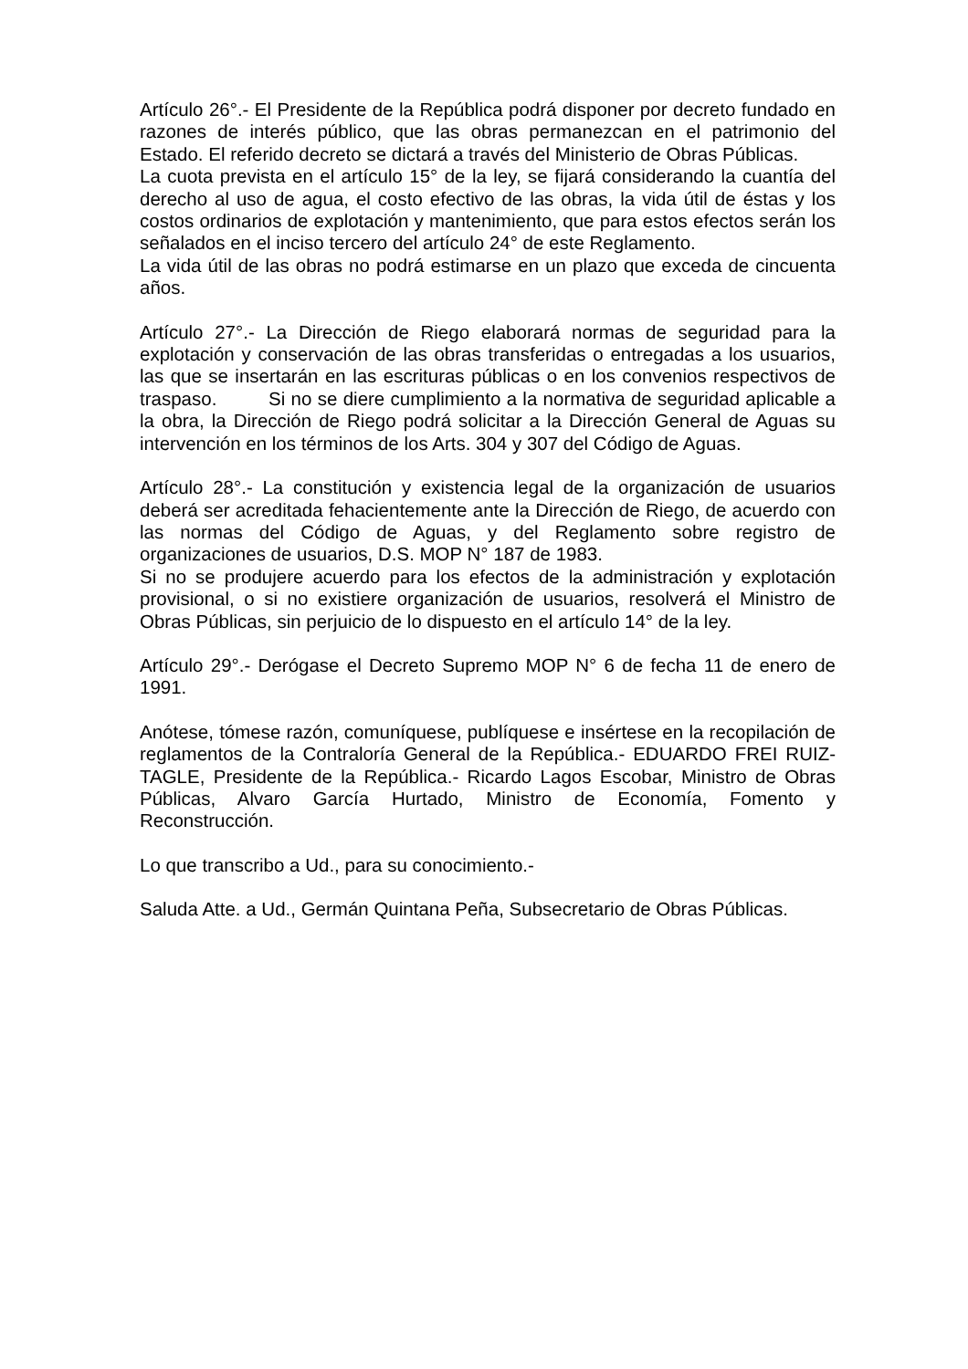Artículo 26°.- El Presidente de la República podrá disponer por decreto fundado en razones de interés público, que las obras permanezcan en el patrimonio del Estado. El referido decreto se dictará a través del Ministerio de Obras Públicas.
La cuota prevista en el artículo 15° de la ley, se fijará considerando la cuantía del derecho al uso de agua, el costo efectivo de las obras, la vida útil de éstas y los costos ordinarios de explotación y mantenimiento, que para estos efectos serán los señalados en el inciso tercero del artículo 24° de este Reglamento.
La vida útil de las obras no podrá estimarse en un plazo que exceda de cincuenta años.
Artículo 27°.- La Dirección de Riego elaborará normas de seguridad para la explotación y conservación de las obras transferidas o entregadas a los usuarios, las que se insertarán en las escrituras públicas o en los convenios respectivos de traspaso. Si no se diere cumplimiento a la normativa de seguridad aplicable a la obra, la Dirección de Riego podrá solicitar a la Dirección General de Aguas su intervención en los términos de los Arts. 304 y 307 del Código de Aguas.
Artículo 28°.- La constitución y existencia legal de la organización de usuarios deberá ser acreditada fehacientemente ante la Dirección de Riego, de acuerdo con las normas del Código de Aguas, y del Reglamento sobre registro de organizaciones de usuarios, D.S. MOP N° 187 de 1983.
Si no se produjere acuerdo para los efectos de la administración y explotación provisional, o si no existiere organización de usuarios, resolverá el Ministro de Obras Públicas, sin perjuicio de lo dispuesto en el artículo 14° de la ley.
Artículo 29°.- Derógase el Decreto Supremo MOP N° 6 de fecha 11 de enero de 1991.
Anótese, tómese razón, comuníquese, publíquese e insértese en la recopilación de reglamentos de la Contraloría General de la República.- EDUARDO FREI RUIZ-TAGLE, Presidente de la República.- Ricardo Lagos Escobar, Ministro de Obras Públicas, Alvaro García Hurtado, Ministro de Economía, Fomento y Reconstrucción.
Lo que transcribo a Ud., para su conocimiento.-
Saluda Atte. a Ud., Germán Quintana Peña, Subsecretario de Obras Públicas.